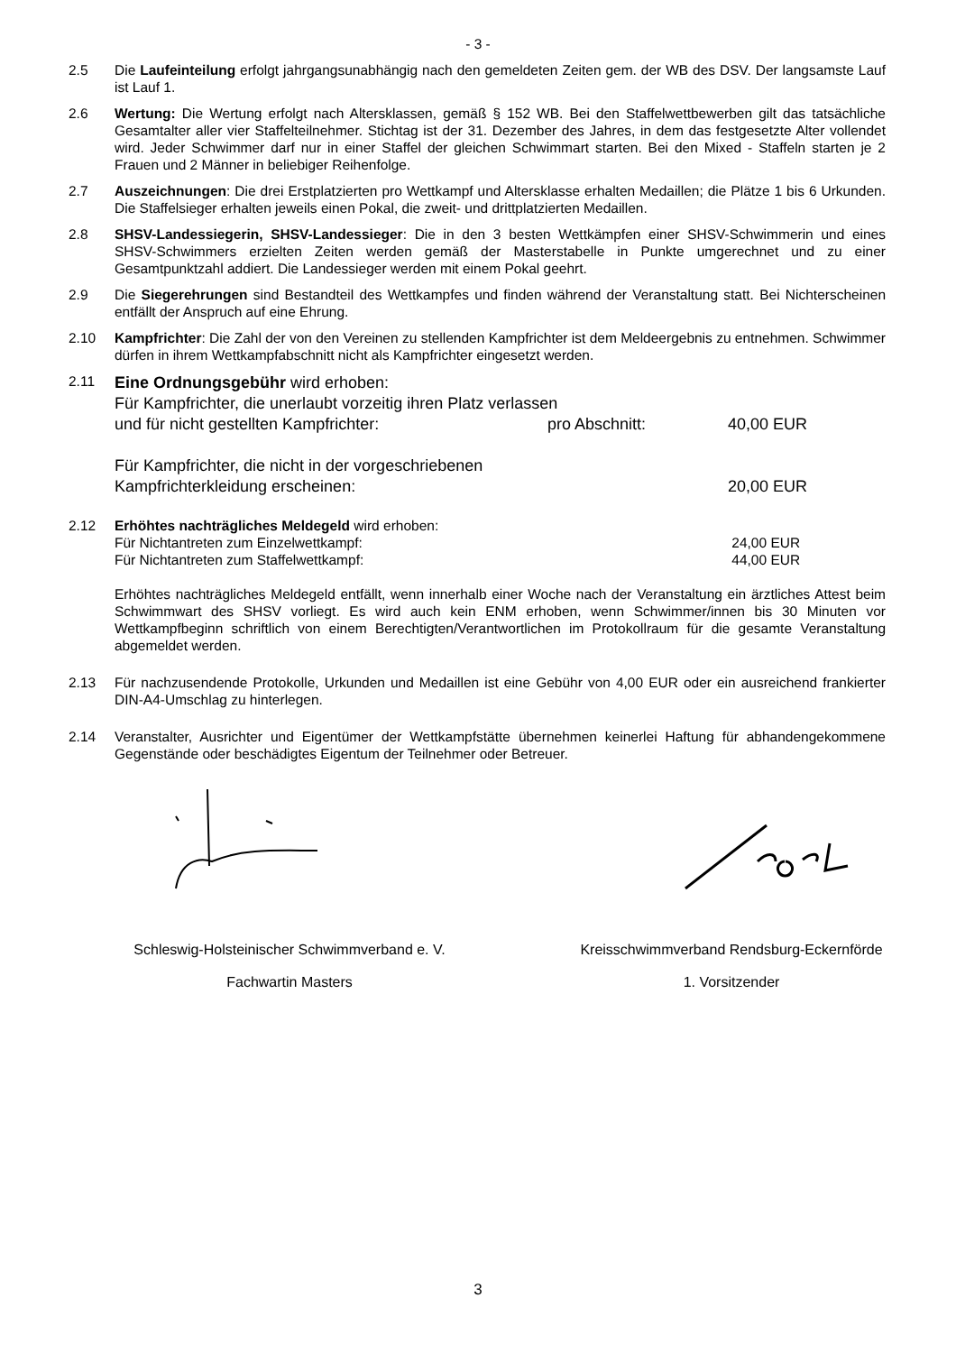- 3 -
2.5 Die Laufeinteilung erfolgt jahrgangsunabhängig nach den gemeldeten Zeiten gem. der WB des DSV. Der langsamste Lauf ist Lauf 1.
2.6 Wertung: Die Wertung erfolgt nach Altersklassen, gemäß § 152 WB. Bei den Staffelwettbewerben gilt das tatsächliche Gesamtalter aller vier Staffelteilnehmer. Stichtag ist der 31. Dezember des Jahres, in dem das festgesetzte Alter vollendet wird. Jeder Schwimmer darf nur in einer Staffel der gleichen Schwimmart starten. Bei den Mixed - Staffeln starten je 2 Frauen und 2 Männer in beliebiger Reihenfolge.
2.7 Auszeichnungen: Die drei Erstplatzierten pro Wettkampf und Altersklasse erhalten Medaillen; die Plätze 1 bis 6 Urkunden. Die Staffelsieger erhalten jeweils einen Pokal, die zweit- und drittplatzierten Medaillen.
2.8 SHSV-Landessiegerin, SHSV-Landessieger: Die in den 3 besten Wettkämpfen einer SHSV-Schwimmerin und eines SHSV-Schwimmers erzielten Zeiten werden gemäß der Masterstabelle in Punkte umgerechnet und zu einer Gesamtpunktzahl addiert. Die Landessieger werden mit einem Pokal geehrt.
2.9 Die Siegerehrungen sind Bestandteil des Wettkampfes und finden während der Veranstaltung statt. Bei Nichterscheinen entfällt der Anspruch auf eine Ehrung.
2.10 Kampfrichter: Die Zahl der von den Vereinen zu stellenden Kampfrichter ist dem Meldeergebnis zu entnehmen. Schwimmer dürfen in ihrem Wettkampfabschnitt nicht als Kampfrichter eingesetzt werden.
2.11
Eine Ordnungsgebühr wird erhoben:
Für Kampfrichter, die unerlaubt vorzeitig ihren Platz verlassen
und für nicht gestellten Kampfrichter: pro Abschnitt: 40,00 EUR
Für Kampfrichter, die nicht in der vorgeschriebenen
Kampfrichterkleidung erscheinen: 20,00 EUR
2.12 Erhöhtes nachträgliches Meldegeld wird erhoben:
Für Nichtantreten zum Einzelwettkampf: 24,00 EUR
Für Nichtantreten zum Staffelwettkampf: 44,00 EUR
Erhöhtes nachträgliches Meldegeld entfällt, wenn innerhalb einer Woche nach der Veranstaltung ein ärztliches Attest beim Schwimmwart des SHSV vorliegt. Es wird auch kein ENM erhoben, wenn Schwimmer/innen bis 30 Minuten vor Wettkampfbeginn schriftlich von einem Berechtigten/Verantwortlichen im Protokollraum für die gesamte Veranstaltung abgemeldet werden.
2.13 Für nachzusendende Protokolle, Urkunden und Medaillen ist eine Gebühr von 4,00 EUR oder ein ausreichend frankierter DIN-A4-Umschlag zu hinterlegen.
2.14 Veranstalter, Ausrichter und Eigentümer der Wettkampfstätte übernehmen keinerlei Haftung für abhandengekommene Gegenstände oder beschädigtes Eigentum der Teilnehmer oder Betreuer.
Schleswig-Holsteinischer Schwimmverband e. V.
Fachwartin Masters
Kreisschwimmverband Rendsburg-Eckernförde
1. Vorsitzender
3